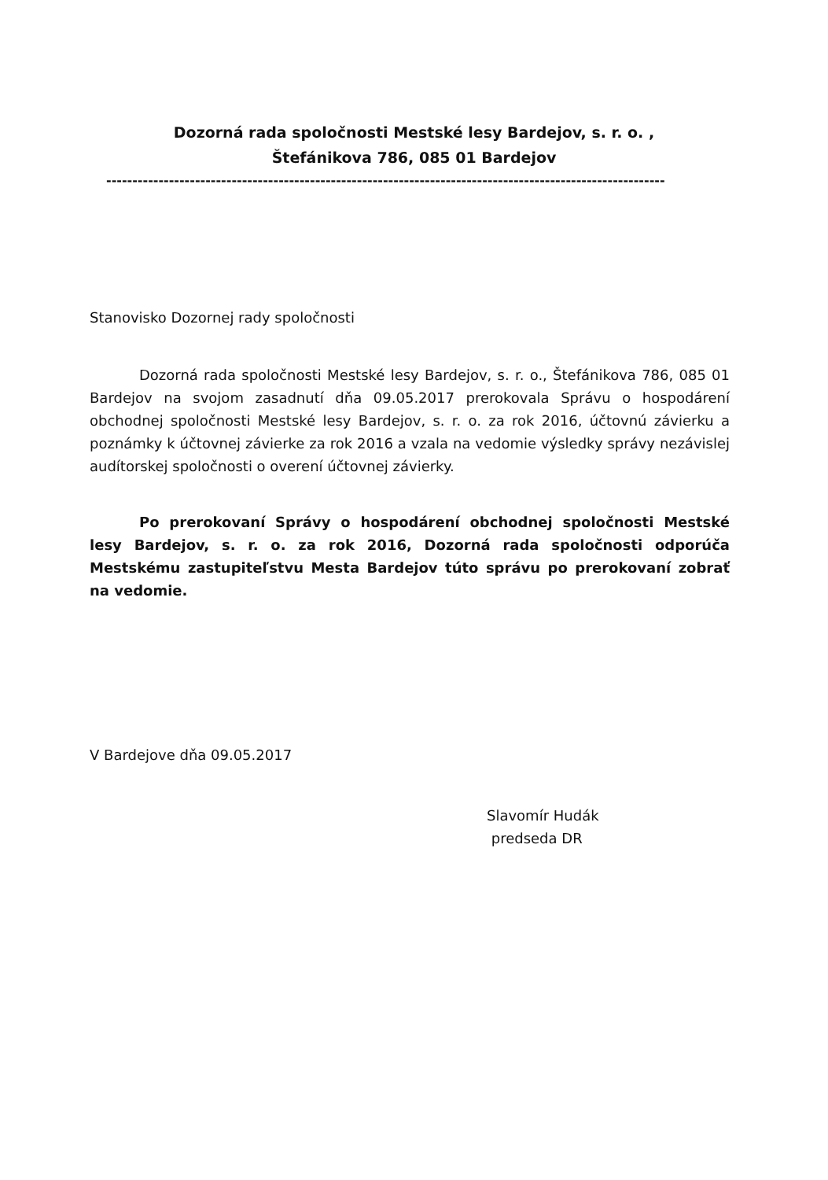Dozorná rada spoločnosti Mestské lesy Bardejov, s. r. o. ,
Štefánikova 786, 085 01 Bardejov
-----------------------------------------------------------------------------------------------------------
Stanovisko Dozornej rady spoločnosti
Dozorná rada spoločnosti Mestské lesy Bardejov, s. r. o., Štefánikova 786, 085 01 Bardejov na svojom zasadnutí dňa 09.05.2017 prerokovala Správu o hospodárení obchodnej spoločnosti Mestské lesy Bardejov, s. r. o. za rok 2016, účtovnú závierku a poznámky k účtovnej závierke za rok 2016 a vzala na vedomie výsledky správy nezávislej audítorskej spoločnosti o overení účtovnej závierky.
Po prerokovaní Správy o hospodárení obchodnej spoločnosti Mestské lesy Bardejov, s. r. o. za rok 2016, Dozorná rada spoločnosti odporúča Mestskému zastupiteľstvu Mesta Bardejov túto správu po prerokovaní zobrať na vedomie.
V Bardejove dňa 09.05.2017
Slavomír Hudák
predseda DR